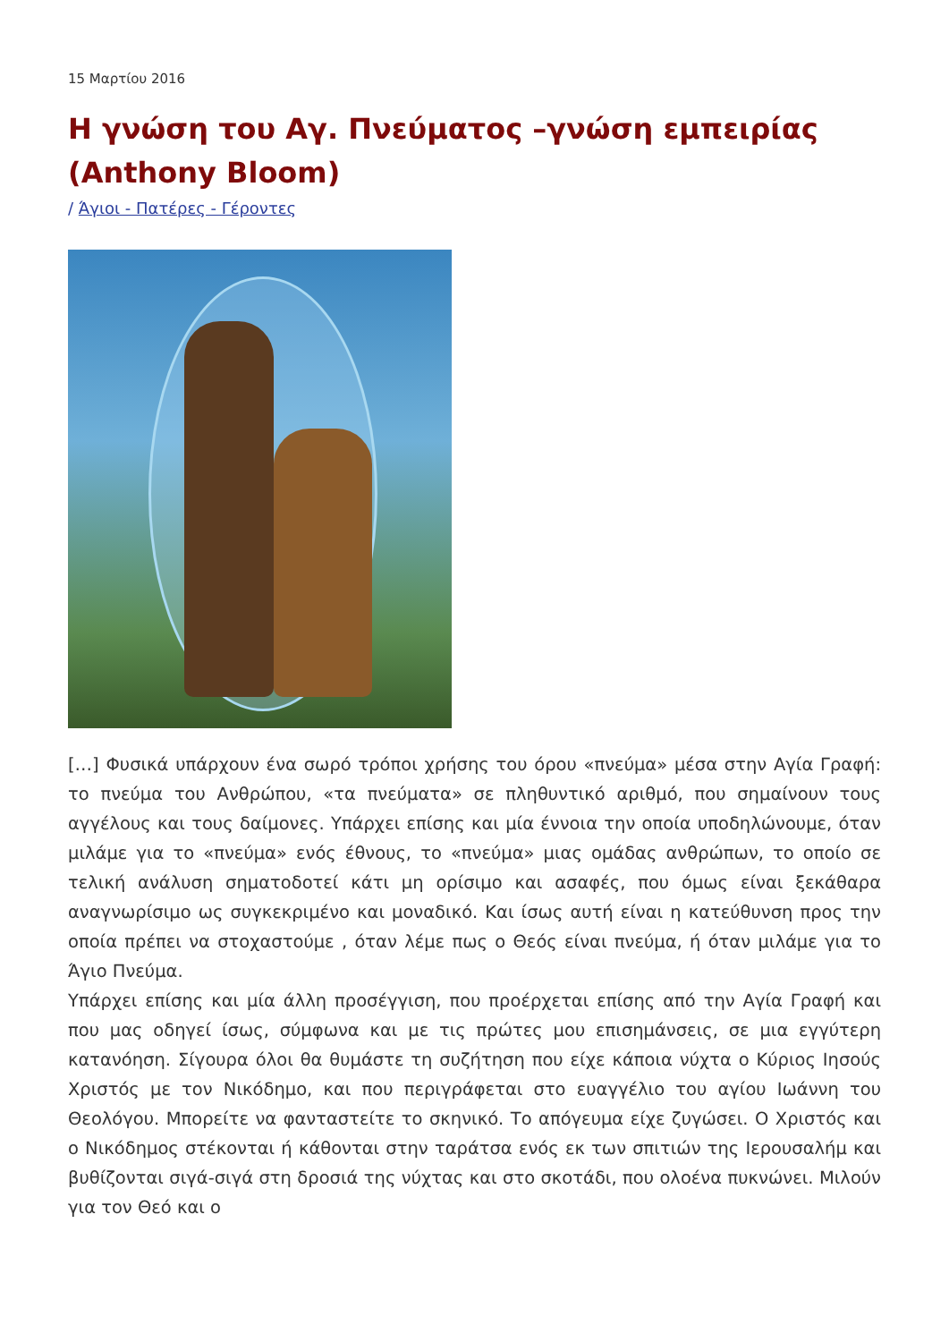15 Μαρτίου 2016
Η γνώση του Αγ. Πνεύματος –γνώση εμπειρίας (Anthony Bloom)
/ Άγιοι - Πατέρες - Γέροντες
[…] Φυσικά υπάρχουν ένα σωρό τρόποι χρήσης του όρου «πνεύμα» μέσα στην Αγία Γραφή: το πνεύμα του Ανθρώπου, «τα πνεύματα» σε πληθυντικό αριθμό, που σημαίνουν τους αγγέλους και τους δαίμονες. Υπάρχει επίσης και μία έννοια την οποία υποδηλώνουμε, όταν μιλάμε για το «πνεύμα» ενός έθνους, το «πνεύμα» μιας ομάδας ανθρώπων, το οποίο σε τελική ανάλυση σηματοδοτεί κάτι μη ορίσιμο και ασαφές, που όμως είναι ξεκάθαρα αναγνωρίσιμο ως συγκεκριμένο και μοναδικό. Και ίσως αυτή είναι η κατεύθυνση προς την οποία πρέπει να στοχαστούμε , όταν λέμε πως ο Θεός είναι πνεύμα, ή όταν μιλάμε για το Άγιο Πνεύμα.
Υπάρχει επίσης και μία άλλη προσέγγιση, που προέρχεται επίσης από την Αγία Γραφή και που μας οδηγεί ίσως, σύμφωνα και με τις πρώτες μου επισημάνσεις, σε μια εγγύτερη κατανόηση. Σίγουρα όλοι θα θυμάστε τη συζήτηση που είχε κάποια νύχτα ο Κύριος Ιησούς Χριστός με τον Νικόδημο, και που περιγράφεται στο ευαγγέλιο του αγίου Ιωάννη του Θεολόγου. Μπορείτε να φανταστείτε το σκηνικό. Το απόγευμα είχε ζυγώσει. Ο Χριστός και ο Νικόδημος στέκονται ή κάθονται στην ταράτσα ενός εκ των σπιτιών της Ιερουσαλήμ και βυθίζονται σιγά-σιγά στη δροσιά της νύχτας και στο σκοτάδι, που ολοένα πυκνώνει. Μιλούν για τον Θεό και ο